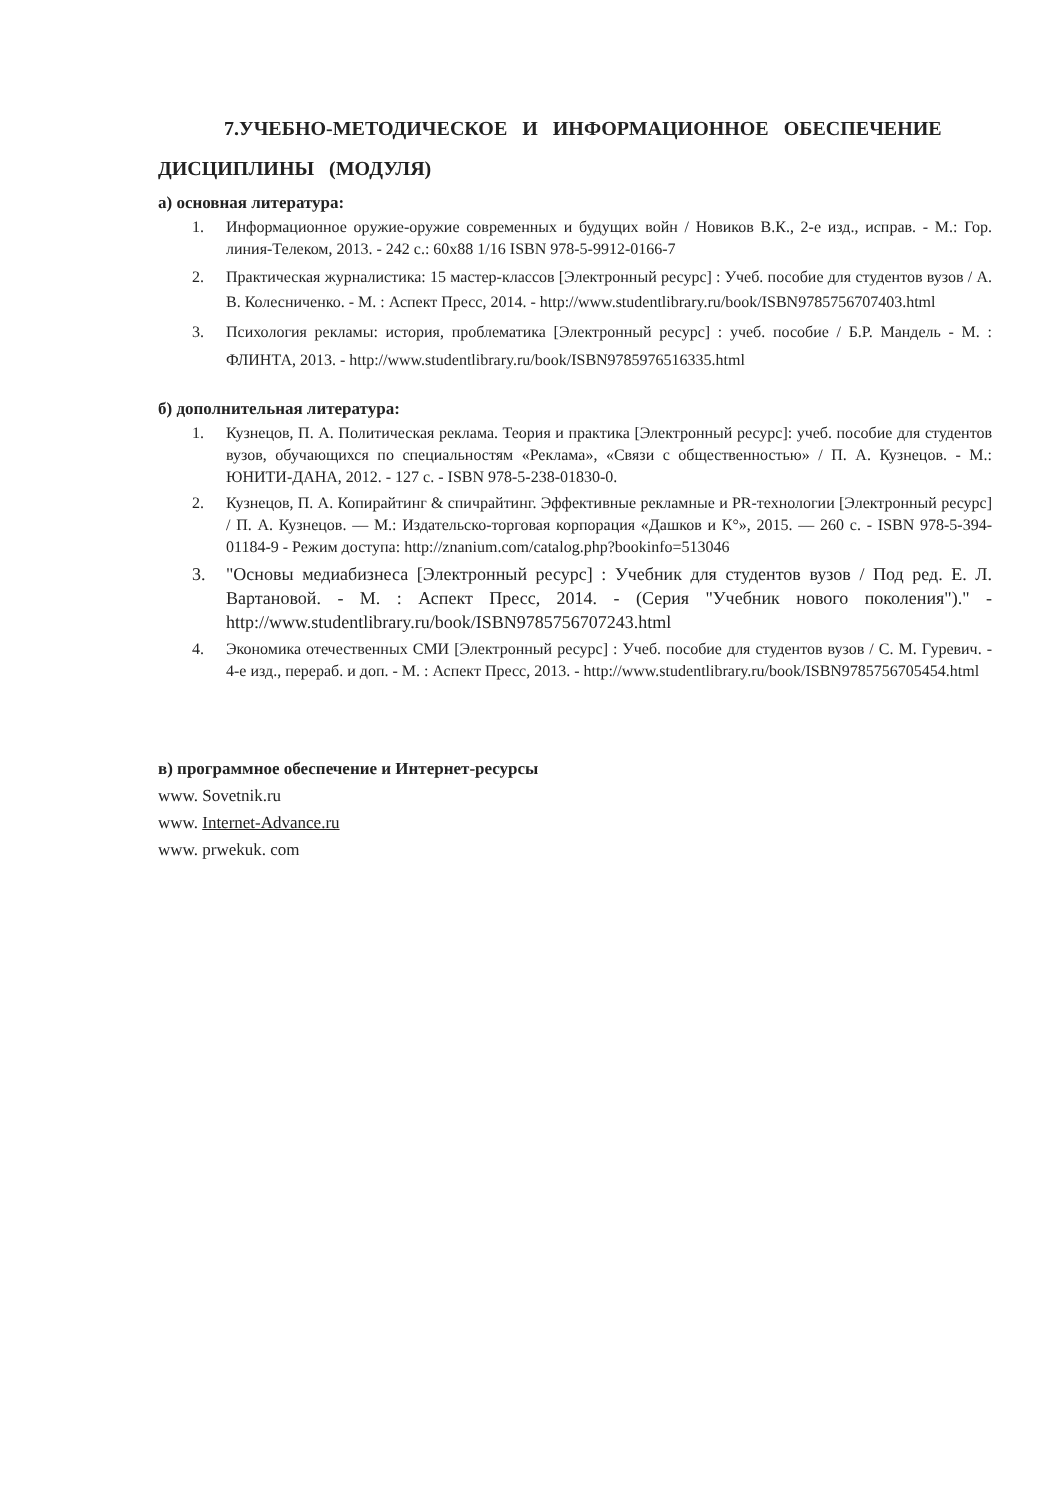7.УЧЕБНО-МЕТОДИЧЕСКОЕ И ИНФОРМАЦИОННОЕ ОБЕСПЕЧЕНИЕ
ДИСЦИПЛИНЫ (МОДУЛЯ)
а) основная литература:
1. Информационное оружие-оружие современных и будущих войн / Новиков В.К., 2-е изд., исправ. - М.: Гор. линия-Телеком, 2013. - 242 с.: 60х88 1/16 ISBN 978-5-9912-0166-7
2. Практическая журналистика: 15 мастер-классов [Электронный ресурс] : Учеб. пособие для студентов вузов / А. В. Колесниченко. - М. : Аспект Пресс, 2014. - http://www.studentlibrary.ru/book/ISBN9785756707403.html
3. Психология рекламы: история, проблематика [Электронный ресурс] : учеб. пособие / Б.Р. Мандель - М. : ФЛИНТА, 2013. - http://www.studentlibrary.ru/book/ISBN9785976516335.html
б) дополнительная литература:
1. Кузнецов, П. А. Политическая реклама. Теория и практика [Электронный ресурс]: учеб. пособие для студентов вузов, обучающихся по специальностям «Реклама», «Связи с общественностью» / П. А. Кузнецов. - М.: ЮНИТИ-ДАНА, 2012. - 127 с. - ISBN 978-5-238-01830-0.
2. Кузнецов, П. А. Копирайтинг & спичрайтинг. Эффективные рекламные и PR-технологии [Электронный ресурс] / П. А. Кузнецов. — М.: Издательско-торговая корпорация «Дашков и К°», 2015. — 260 с. - ISBN 978-5-394-01184-9 - Режим доступа: http://znanium.com/catalog.php?bookinfo=513046
3. "Основы медиабизнеса [Электронный ресурс] : Учебник для студентов вузов / Под ред. Е. Л. Вартановой. - М. : Аспект Пресс, 2014. - (Серия "Учебник нового поколения")." - http://www.studentlibrary.ru/book/ISBN9785756707243.html
4. Экономика отечественных СМИ [Электронный ресурс] : Учеб. пособие для студентов вузов / С. М. Гуревич. - 4-е изд., перераб. и доп. - М. : Аспект Пресс, 2013. - http://www.studentlibrary.ru/book/ISBN9785756705454.html
в) программное обеспечение и Интернет-ресурсы
www. Sovetnik.ru
www. Internet-Advance.ru
www. prwekuk. com